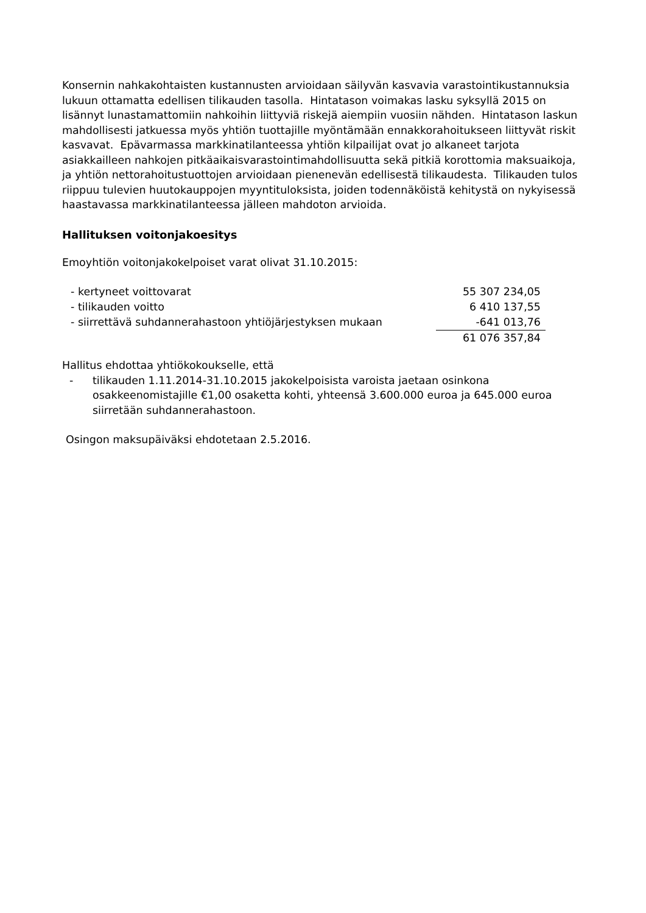Konsernin nahkakohtaisten kustannusten arvioidaan säilyvän kasvavia varastointikustannuksia lukuun ottamatta edellisen tilikauden tasolla. Hintatason voimakas lasku syksyllä 2015 on lisännyt lunastamattomiin nahkoihin liittyviä riskejä aiempiin vuosiin nähden. Hintatason laskun mahdollisesti jatkuessa myös yhtiön tuottajille myöntämään ennakkorahoitukseen liittyvät riskit kasvavat. Epävarmassa markkinatilanteessa yhtiön kilpailijat ovat jo alkaneet tarjota asiakkailleen nahkojen pitkäaikaisvarastointimahdollisuutta sekä pitkiä korottomia maksuaikoja, ja yhtiön nettorahoitustuottojen arvioidaan pienenevän edellisestä tilikaudesta. Tilikauden tulos riippuu tulevien huutokauppojen myyntituloksista, joiden todennäköistä kehitystä on nykyisessä haastavassa markkinatilanteessa jälleen mahdoton arvioida.
Hallituksen voitonjakoesitys
Emoyhtiön voitonjakokelpoiset varat olivat 31.10.2015:
| - kertyneet voittovarat | 55 307 234,05 |
| - tilikauden voitto | 6 410 137,55 |
| - siirrettävä suhdannerahastoon yhtiöjärjestyksen mukaan | -641 013,76 |
| | 61 076 357,84 |
Hallitus ehdottaa yhtiökokoukselle, että
- tilikauden 1.11.2014-31.10.2015 jakokelpoisista varoista jaetaan osinkona osakkeenomistajille €1,00 osaketta kohti, yhteensä 3.600.000 euroa ja 645.000 euroa siirretään suhdannerahastoon.
Osingon maksupäiväksi ehdotetaan 2.5.2016.